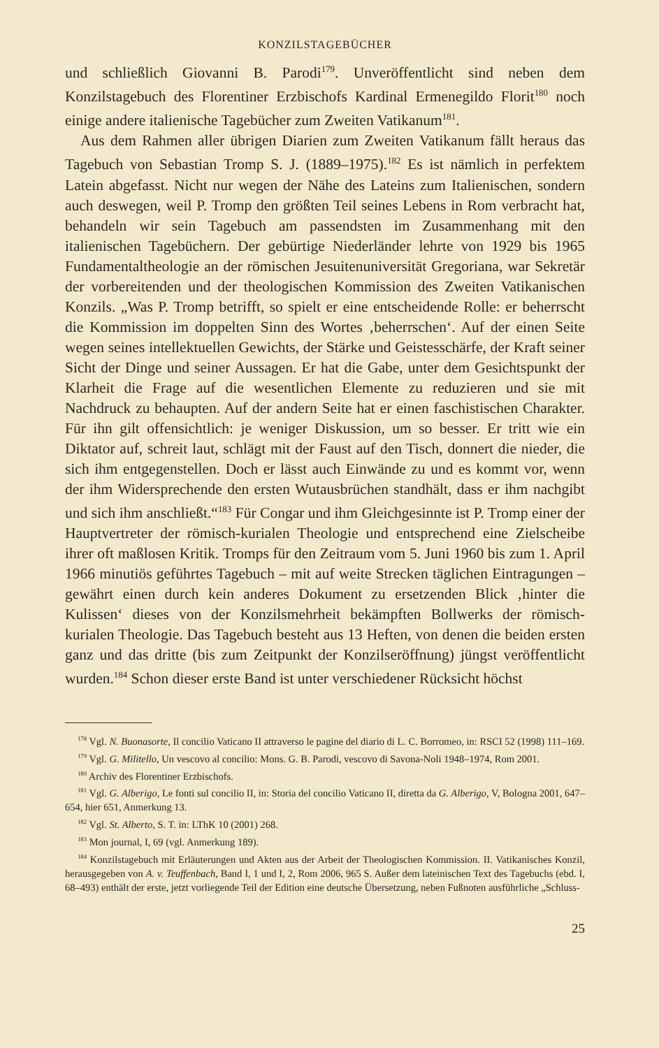KONZILSTAGEBÜCHER
und schließlich Giovanni B. Parodi<sup>179</sup>. Unveröffentlicht sind neben dem Konzilstagebuch des Florentiner Erzbischofs Kardinal Ermenegildo Florit<sup>180</sup> noch einige andere italienische Tagebücher zum Zweiten Vatikanum<sup>181</sup>.
Aus dem Rahmen aller übrigen Diarien zum Zweiten Vatikanum fällt heraus das Tagebuch von Sebastian Tromp S. J. (1889–1975).<sup>182</sup> Es ist nämlich in perfektem Latein abgefasst. Nicht nur wegen der Nähe des Lateins zum Italienischen, sondern auch deswegen, weil P. Tromp den größten Teil seines Lebens in Rom verbracht hat, behandeln wir sein Tagebuch am passendsten im Zusammenhang mit den italienischen Tagebüchern. Der gebürtige Niederländer lehrte von 1929 bis 1965 Fundamentaltheologie an der römischen Jesuitenuniversität Gregoriana, war Sekretär der vorbereitenden und der theologischen Kommission des Zweiten Vatikanischen Konzils. „Was P. Tromp betrifft, so spielt er eine entscheidende Rolle: er beherrscht die Kommission im doppelten Sinn des Wortes ‚beherrschen‘. Auf der einen Seite wegen seines intellektuellen Gewichts, der Stärke und Geistesschärfe, der Kraft seiner Sicht der Dinge und seiner Aussagen. Er hat die Gabe, unter dem Gesichtspunkt der Klarheit die Frage auf die wesentlichen Elemente zu reduzieren und sie mit Nachdruck zu behaupten. Auf der andern Seite hat er einen faschistischen Charakter. Für ihn gilt offensichtlich: je weniger Diskussion, um so besser. Er tritt wie ein Diktator auf, schreit laut, schlägt mit der Faust auf den Tisch, donnert die nieder, die sich ihm entgegenstellen. Doch er lässt auch Einwände zu und es kommt vor, wenn der ihm Widersprechende den ersten Wutausbrüchen standhält, dass er ihm nachgibt und sich ihm anschließt.“<sup>183</sup> Für Congar und ihm Gleichgesinnte ist P. Tromp einer der Hauptvertreter der römisch-kurialen Theologie und entsprechend eine Zielscheibe ihrer oft maßlosen Kritik. Tromps für den Zeitraum vom 5. Juni 1960 bis zum 1. April 1966 minutiös geführtes Tagebuch – mit auf weite Strecken täglichen Eintragungen – gewährt einen durch kein anderes Dokument zu ersetzenden Blick ‚hinter die Kulissen‘ dieses von der Konzilsmehrheit bekämpften Bollwerks der römisch-kurialen Theologie. Das Tagebuch besteht aus 13 Heften, von denen die beiden ersten ganz und das dritte (bis zum Zeitpunkt der Konzilseröffnung) jüngst veröffentlicht wurden.<sup>184</sup> Schon dieser erste Band ist unter verschiedener Rücksicht höchst
<sup>178</sup> Vgl. N. Buonasorte, Il concilio Vaticano II attraverso le pagine del diario di L. C. Borromeo, in: RSCI 52 (1998) 111–169.
<sup>179</sup> Vgl. G. Militello, Un vescovo al concilio: Mons. G. B. Parodi, vescovo di Savona-Noli 1948–1974, Rom 2001.
<sup>180</sup> Archiv des Florentiner Erzbischofs.
<sup>181</sup> Vgl. G. Alberigo, Le fonti sul concilio II, in: Storia del concilio Vaticano II, diretta da G. Alberigo, V, Bologna 2001, 647–654, hier 651, Anmerkung 13.
<sup>182</sup> Vgl. St. Alberto, S. T. in: LThK 10 (2001) 268.
<sup>183</sup> Mon journal, I, 69 (vgl. Anmerkung 189).
<sup>184</sup> Konzilstagebuch mit Erläuterungen und Akten aus der Arbeit der Theologischen Kommission. II. Vatikanisches Konzil, herausgegeben von A. v. Teuffenbach, Band I, 1 und I, 2, Rom 2006, 965 S. Außer dem lateinischen Text des Tagebuchs (ebd. I, 68–493) enthält der erste, jetzt vorliegende Teil der Edition eine deutsche Übersetzung, neben Fußnoten ausführliche „Schluss-
25